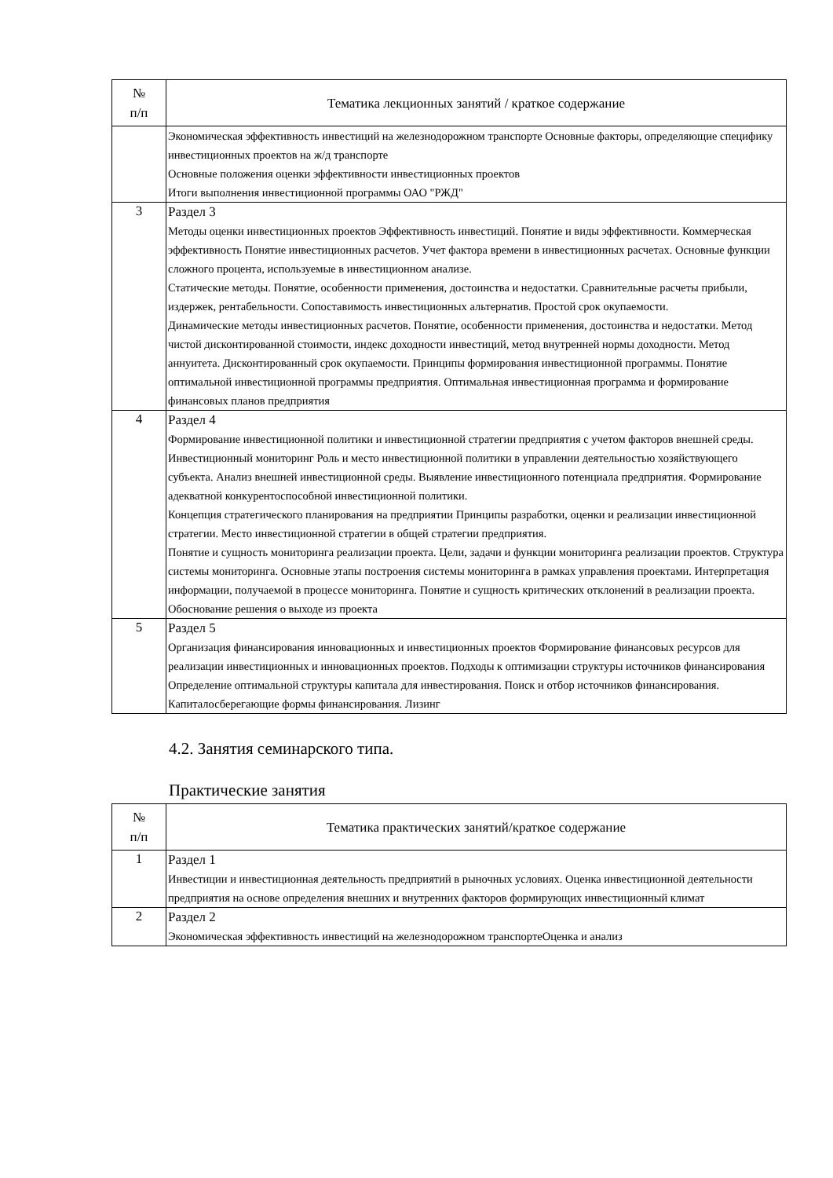| № п/п | Тематика лекционных занятий / краткое содержание |
| --- | --- |
| | Экономическая эффективность инвестиций на железнодорожном транспорте Основные факторы, определяющие специфику инвестиционных проектов на ж/д транспорте Основные положения оценки эффективности инвестиционных проектов Итоги выполнения инвестиционной программы ОАО "РЖД" |
| 3 | Раздел 3 Методы оценки инвестиционных проектов Эффективность инвестиций. Понятие и виды эффективности. Коммерческая эффективность Понятие инвестиционных расчетов. Учет фактора времени в инвестиционных расчетах. Основные функции сложного процента, используемые в инвестиционном анализе. Статические методы. Понятие, особенности применения, достоинства и недостатки. Сравнительные расчеты прибыли, издержек, рентабельности. Сопоставимость инвестиционных альтернатив. Простой срок окупаемости. Динамические методы инвестиционных расчетов. Понятие, особенности применения, достоинства и недостатки. Метод чистой дисконтированной стоимости, индекс доходности инвестиций, метод внутренней нормы доходности. Метод аннуитета. Дисконтированный срок окупаемости. Принципы формирования инвестиционной программы. Понятие оптимальной инвестиционной программы предприятия. Оптимальная инвестиционная программа и формирование финансовых планов предприятия |
| 4 | Раздел 4 Формирование инвестиционной политики и инвестиционной стратегии предприятия с учетом факторов внешней среды. Инвестиционный мониторинг Роль и место инвестиционной политики в управлении деятельностью хозяйствующего субъекта. Анализ внешней инвестиционной среды. Выявление инвестиционного потенциала предприятия. Формирование адекватной конкурентоспособной инвестиционной политики. Концепция стратегического планирования на предприятии Принципы разработки, оценки и реализации инвестиционной стратегии. Место инвестиционной стратегии в общей стратегии предприятия. Понятие и сущность мониторинга реализации проекта. Цели, задачи и функции мониторинга реализации проектов. Структура системы мониторинга. Основные этапы построения системы мониторинга в рамках управления проектами. Интерпретация информации, получаемой в процессе мониторинга. Понятие и сущность критических отклонений в реализации проекта. Обоснование решения о выходе из проекта |
| 5 | Раздел 5 Организация финансирования инновационных и инвестиционных проектов Формирование финансовых ресурсов для реализации инвестиционных и инновационных проектов. Подходы к оптимизации структуры источников финансирования Определение оптимальной структуры капитала для инвестирования. Поиск и отбор источников финансирования. Капиталосберегающие формы финансирования. Лизинг |
4.2. Занятия семинарского типа.
Практические занятия
| № п/п | Тематика практических занятий/краткое содержание |
| --- | --- |
| 1 | Раздел 1 Инвестиции и инвестиционная деятельность предприятий в рыночных условиях. Оценка инвестиционной деятельности предприятия на основе определения внешних и внутренних факторов формирующих инвестиционный климат |
| 2 | Раздел 2 Экономическая эффективность инвестиций на железнодорожном транспортеОценка и анализ |